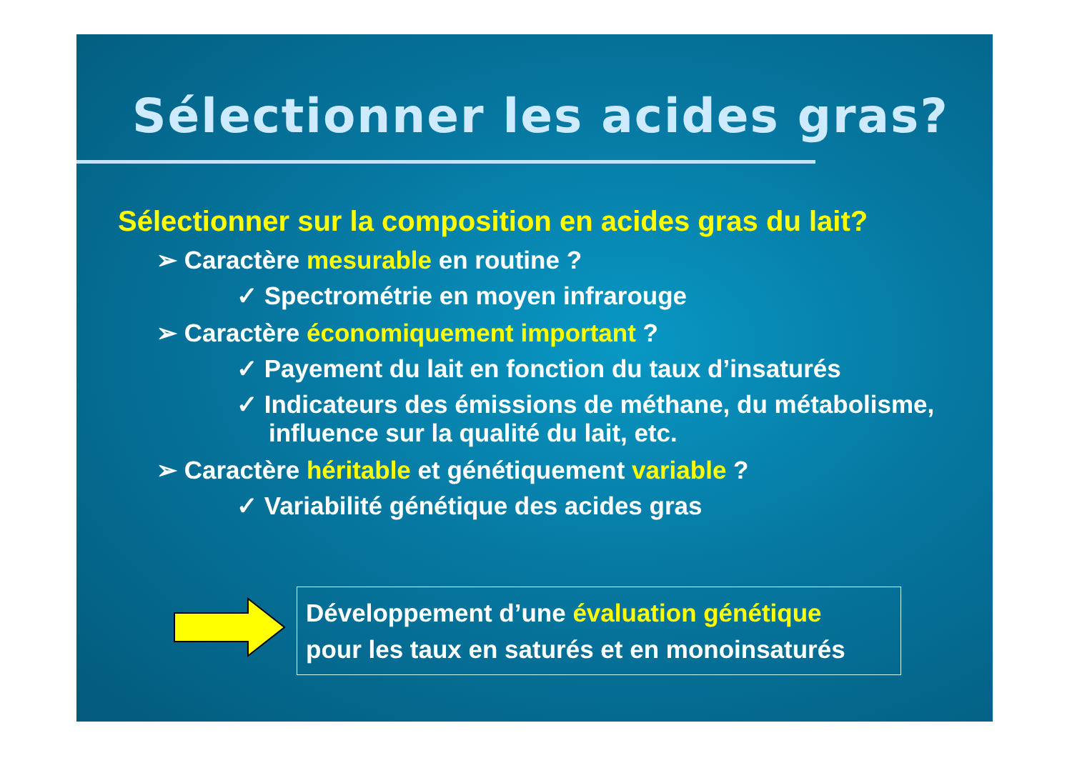Sélectionner les acides gras?
Sélectionner sur la composition en acides gras du lait?
➢ Caractère mesurable en routine ?
✓ Spectrométrie en moyen infrarouge
➢ Caractère économiquement important ?
✓ Payement du lait en fonction du taux d’insaturés
✓ Indicateurs des émissions de méthane, du métabolisme, influence sur la qualité du lait, etc.
➢ Caractère héritable et génétiquement variable ?
✓ Variabilité génétique des acides gras
Développement d’une évaluation génétique
pour les taux en saturés et en monoinsaturés